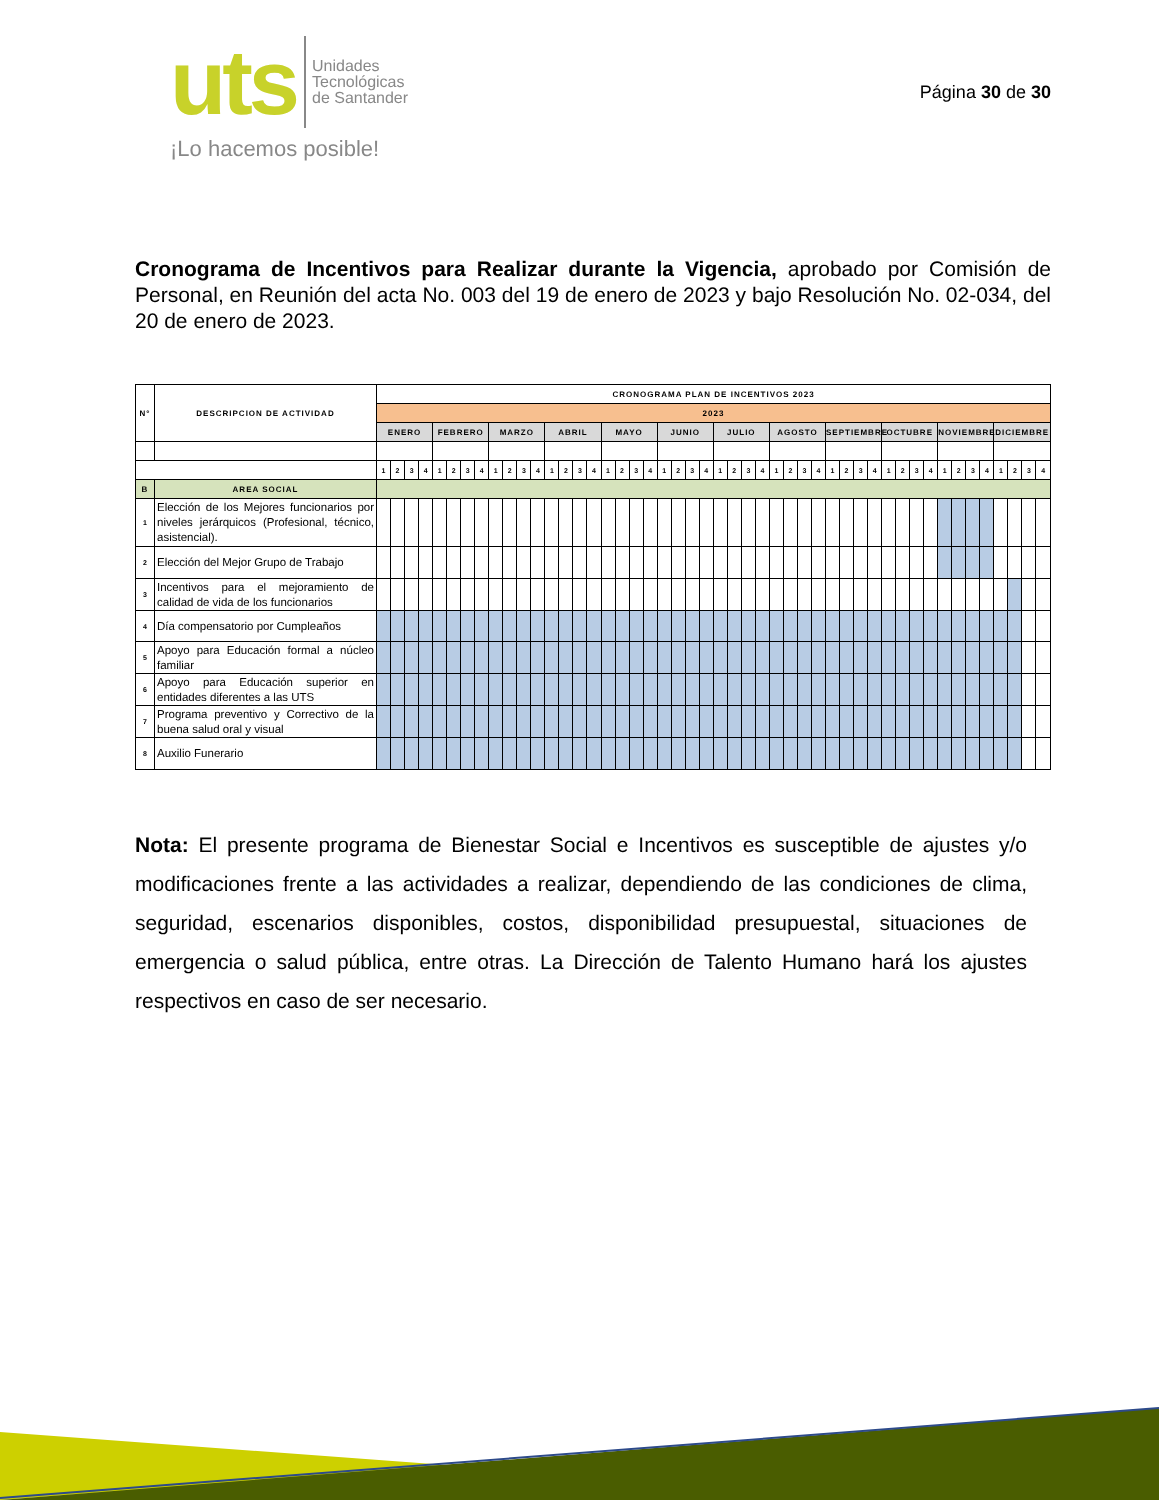uts
Unidades
Tecnológicas
de Santander
¡Lo hacemos posible!
Página 30 de 30
Cronograma de Incentivos para Realizar durante la Vigencia, aprobado por Comisión de Personal, en Reunión del acta No. 003 del 19 de enero de 2023 y bajo Resolución No. 02-034, del 20 de enero de 2023.
| N° | DESCRIPCION DE ACTIVIDAD | CRONOGRAMA PLAN DE INCENTIVOS 2023 | | | | | | | | | | | | | | | | | | | | | | | | | | | | | | | | | | | | | | | | | | | | | | | |
| --- | --- | --- | --- | --- | --- | --- | --- | --- | --- | --- | --- | --- | --- | --- | --- | --- | --- | --- | --- | --- | --- | --- | --- | --- | --- | --- | --- | --- | --- | --- | --- | --- | --- | --- | --- | --- | --- | --- | --- | --- | --- | --- | --- | --- | --- | --- | --- | --- | --- |
| | | 2023 | | | | | | | | | | | | | | | | | | | | | | | | | | | | | | | | | | | | | | | | | | | | | | | |
| | | ENERO | | | | FEBRERO | | | | MARZO | | | | ABRIL | | | | MAYO | | | | JUNIO | | | | JULIO | | | | AGOSTO | | | | SEPTIEMBRE | | | | OCTUBRE | | | | NOVIEMBRE | | | | DICIEMBRE | | | |
| | | 1 | 2 | 3 | 4 | 1 | 2 | 3 | 4 | 1 | 2 | 3 | 4 | 1 | 2 | 3 | 4 | 1 | 2 | 3 | 4 | 1 | 2 | 3 | 4 | 1 | 2 | 3 | 4 | 1 | 2 | 3 | 4 | 1 | 2 | 3 | 4 | 1 | 2 | 3 | 4 | 1 | 2 | 3 | 4 | 1 | 2 | 3 | 4 |
| B | AREA SOCIAL | | | | | | | | | | | | | | | | | | | | | | | | | | | | | | | | | | | | | | | | | | | | | | | | |
| 1 | Elección de los Mejores funcionarios por niveles jerárquicos (Profesional, técnico, asistencial). | | | | | | | | | | | | | | | | | | | | | | | | | | | | | | | | | | | | | | | | | | | | | | | | |
| 2 | Elección del Mejor Grupo de Trabajo | | | | | | | | | | | | | | | | | | | | | | | | | | | | | | | | | | | | | | | | | | | | | | | | |
| 3 | Incentivos para el mejoramiento de calidad de vida de los funcionarios | | | | | | | | | | | | | | | | | | | | | | | | | | | | | | | | | | | | | | | | | | | | | | | | |
| 4 | Día compensatorio por Cumpleaños | | | | | | | | | | | | | | | | | | | | | | | | | | | | | | | | | | | | | | | | | | | | | | | | |
| 5 | Apoyo para Educación formal a núcleo familiar | | | | | | | | | | | | | | | | | | | | | | | | | | | | | | | | | | | | | | | | | | | | | | | | |
| 6 | Apoyo para Educación superior en entidades diferentes a las UTS | | | | | | | | | | | | | | | | | | | | | | | | | | | | | | | | | | | | | | | | | | | | | | | | |
| 7 | Programa preventivo y Correctivo de la buena salud oral y visual | | | | | | | | | | | | | | | | | | | | | | | | | | | | | | | | | | | | | | | | | | | | | | | | |
| 8 | Auxilio Funerario | | | | | | | | | | | | | | | | | | | | | | | | | | | | | | | | | | | | | | | | | | | | | | | | |
Nota: El presente programa de Bienestar Social e Incentivos es susceptible de ajustes y/o modificaciones frente a las actividades a realizar, dependiendo de las condiciones de clima, seguridad, escenarios disponibles, costos, disponibilidad presupuestal, situaciones de emergencia o salud pública, entre otras. La Dirección de Talento Humano hará los ajustes respectivos en caso de ser necesario.